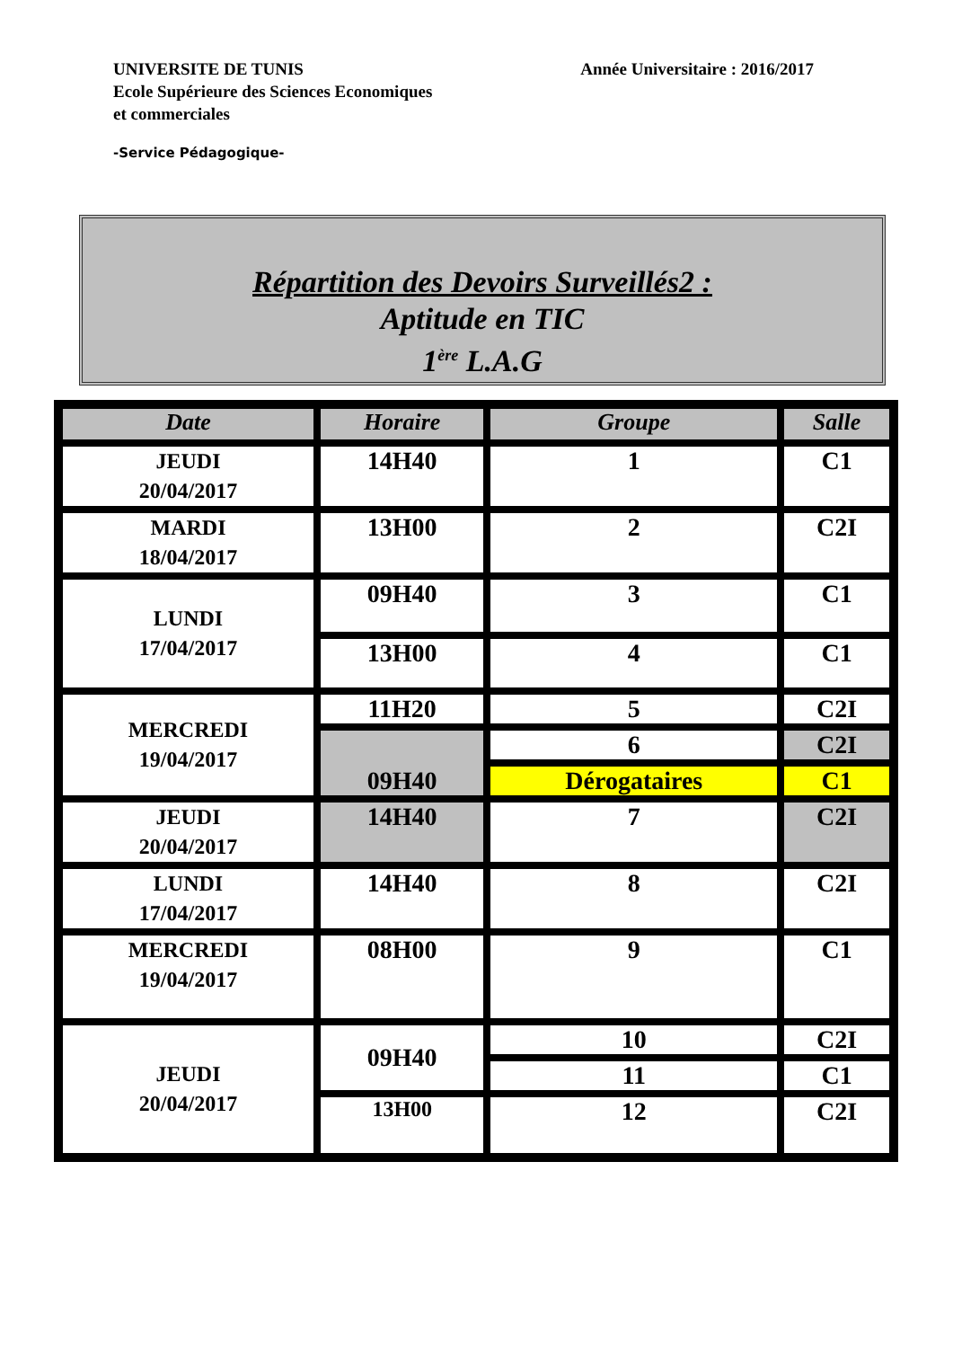UNIVERSITE DE TUNIS
Ecole Supérieure des Sciences Economiques
et commerciales
Année Universitaire : 2016/2017
-Service Pédagogique-
Répartition des Devoirs Surveillés2 :
Aptitude en TIC
1<sup>ère</sup> L.A.G
| Date | Horaire | Groupe | Salle |
| --- | --- | --- | --- |
| JEUDI 20/04/2017 | 14H40 | 1 | C1 |
| MARDI 18/04/2017 | 13H00 | 2 | C2I |
| LUNDI 17/04/2017 | 09H40 | 3 | C1 |
| | 13H00 | 4 | C1 |
| MERCREDI 19/04/2017 | 11H20 | 5 | C2I |
| | 09H40 | 6 | C2I |
| | | Dérogataires | C1 |
| JEUDI 20/04/2017 | 14H40 | 7 | C2I |
| LUNDI 17/04/2017 | 14H40 | 8 | C2I |
| MERCREDI 19/04/2017 | 08H00 | 9 | C1 |
| JEUDI 20/04/2017 | 09H40 | 10 | C2I |
| | | 11 | C1 |
| | 13H00 | 12 | C2I |